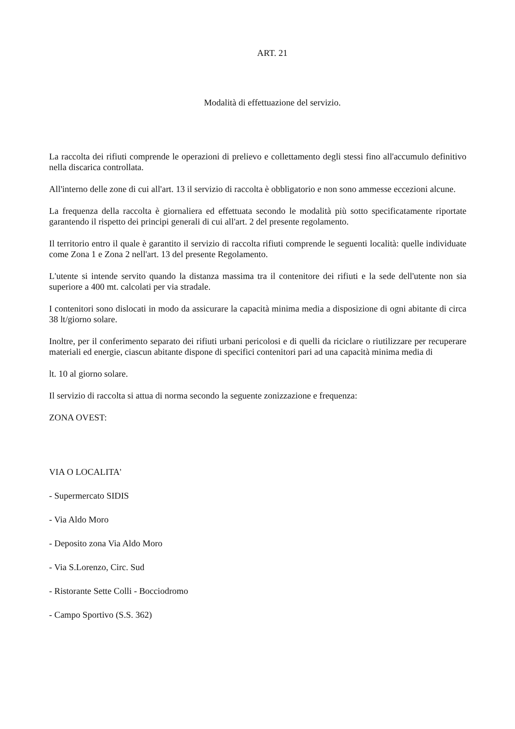ART. 21
Modalità di effettuazione del servizio.
La raccolta dei rifiuti comprende le operazioni di prelievo e collettamento degli stessi fino all'accumulo definitivo nella discarica controllata.
All'interno delle zone di cui all'art. 13 il servizio di raccolta è obbligatorio e non sono ammesse eccezioni alcune.
La frequenza della raccolta è giornaliera ed effettuata secondo le modalità più sotto specificatamente riportate garantendo il rispetto dei principi generali di cui all'art. 2 del presente regolamento.
Il territorio entro il quale è garantito il servizio di raccolta rifiuti comprende le seguenti località: quelle individuate come Zona 1 e Zona 2 nell'art. 13 del presente Regolamento.
L'utente si intende servito quando la distanza massima tra il contenitore dei rifiuti e la sede dell'utente non sia superiore a 400 mt. calcolati per via stradale.
I contenitori sono dislocati in modo da assicurare la capacità minima media a disposizione di ogni abitante di circa 38 lt/giorno solare.
Inoltre, per il conferimento separato dei rifiuti urbani pericolosi e di quelli da riciclare o riutilizzare per recuperare materiali ed energie, ciascun abitante dispone di specifici contenitori pari ad una capacità minima media di
lt. 10 al giorno solare.
Il servizio di raccolta si attua di norma secondo la seguente zonizzazione e frequenza:
ZONA OVEST:
VIA O LOCALITA'
- Supermercato SIDIS
- Via Aldo Moro
- Deposito zona Via Aldo Moro
- Via S.Lorenzo, Circ. Sud
- Ristorante Sette Colli - Bocciodromo
- Campo Sportivo (S.S. 362)